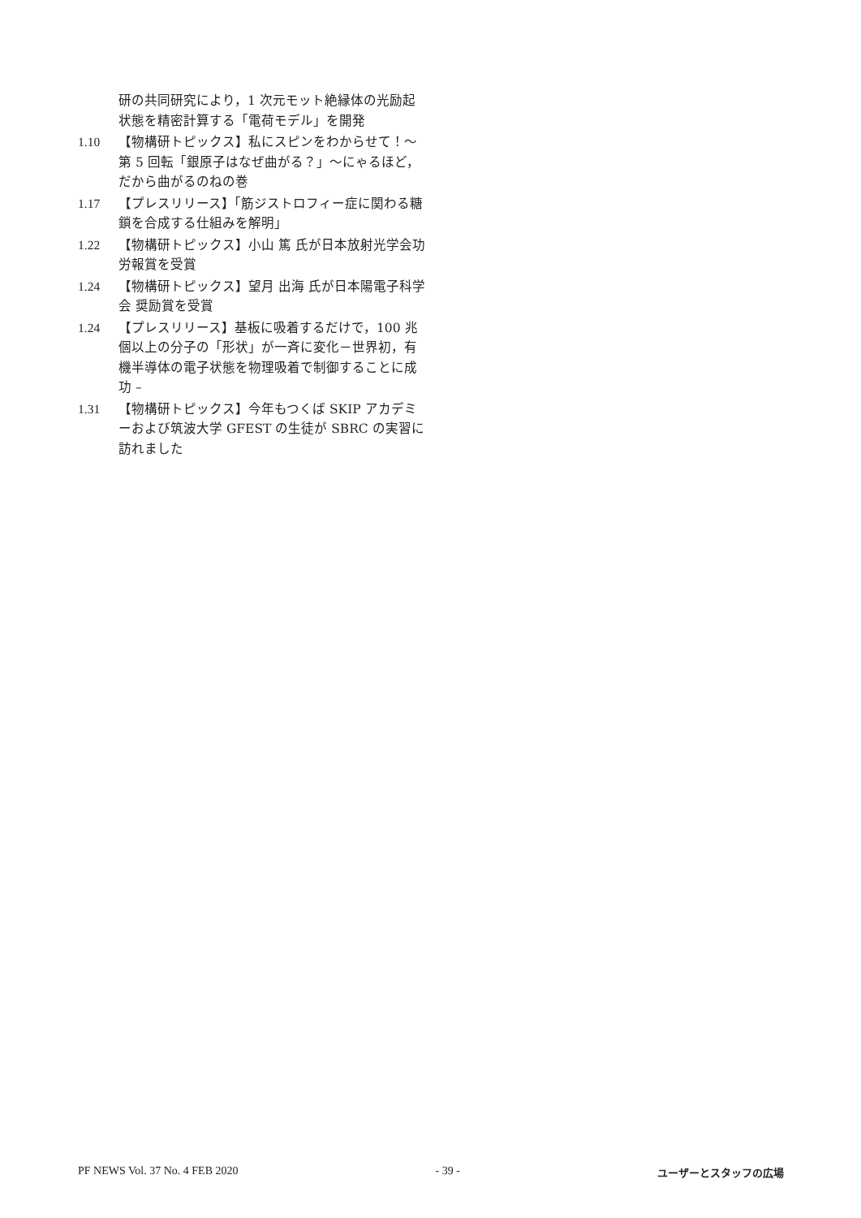研の共同研究により，1 次元モット絶縁体の光励起状態を精密計算する「電荷モデル」を開発
1.10 【物構研トピックス】私にスピンをわからせて！～第 5 回転「銀原子はなぜ曲がる？」～にゃるほど，だから曲がるのねの巻
1.17 【プレスリリース】「筋ジストロフィー症に関わる糖鎖を合成する仕組みを解明」
1.22 【物構研トピックス】小山 篤 氏が日本放射光学会功労報賞を受賞
1.24 【物構研トピックス】望月 出海 氏が日本陽電子科学会 奨励賞を受賞
1.24 【プレスリリース】基板に吸着するだけで，100 兆個以上の分子の「形状」が一斉に変化－世界初，有機半導体の電子状態を物理吸着で制御することに成功 –
1.31 【物構研トピックス】今年もつくば SKIP アカデミーおよび筑波大学 GFEST の生徒が SBRC の実習に訪れました
PF NEWS Vol. 37 No. 4 FEB 2020 - 39 - ユーザーとスタッフの広場